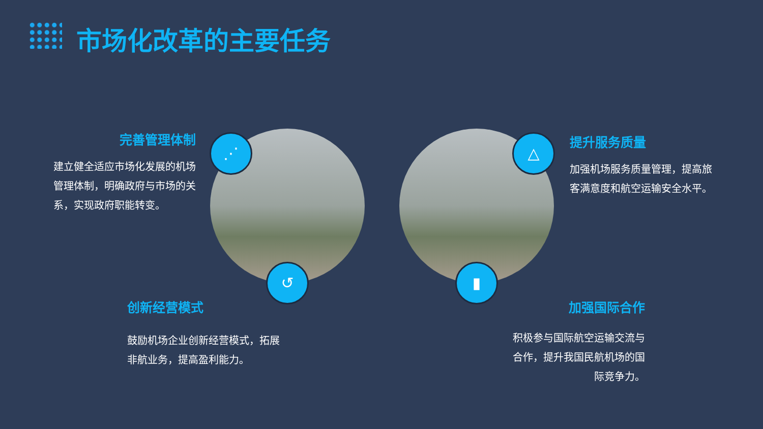市场化改革的主要任务
⋰
↺
△
▮
完善管理体制
建立健全适应市场化发展的机场管理体制，明确政府与市场的关系，实现政府职能转变。
提升服务质量
加强机场服务质量管理，提高旅客满意度和航空运输安全水平。
创新经营模式
鼓励机场企业创新经营模式，拓展非航业务，提高盈利能力。
加强国际合作
积极参与国际航空运输交流与合作，提升我国民航机场的国际竞争力。